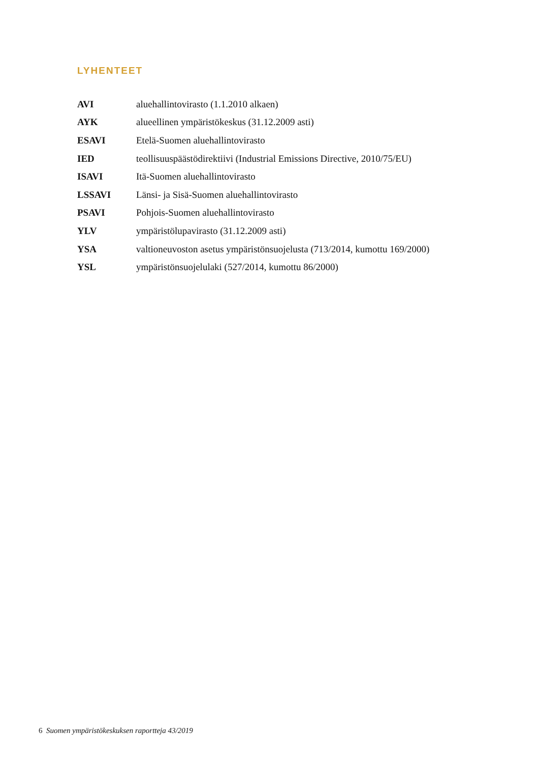LYHENTEET
| AVI | aluehallintovirasto (1.1.2010 alkaen) |
| AYK | alueellinen ympäristökeskus (31.12.2009 asti) |
| ESAVI | Etelä-Suomen aluehallintovirasto |
| IED | teollisuuspäästödirektiivi (Industrial Emissions Directive, 2010/75/EU) |
| ISAVI | Itä-Suomen aluehallintovirasto |
| LSSAVI | Länsi- ja Sisä-Suomen aluehallintovirasto |
| PSAVI | Pohjois-Suomen aluehallintovirasto |
| YLV | ympäristölupavirasto (31.12.2009 asti) |
| YSA | valtioneuvoston asetus ympäristönsuojelusta (713/2014, kumottu 169/2000) |
| YSL | ympäristönsuojelulaki (527/2014, kumottu 86/2000) |
6 Suomen ympäristökeskuksen raportteja 43/2019